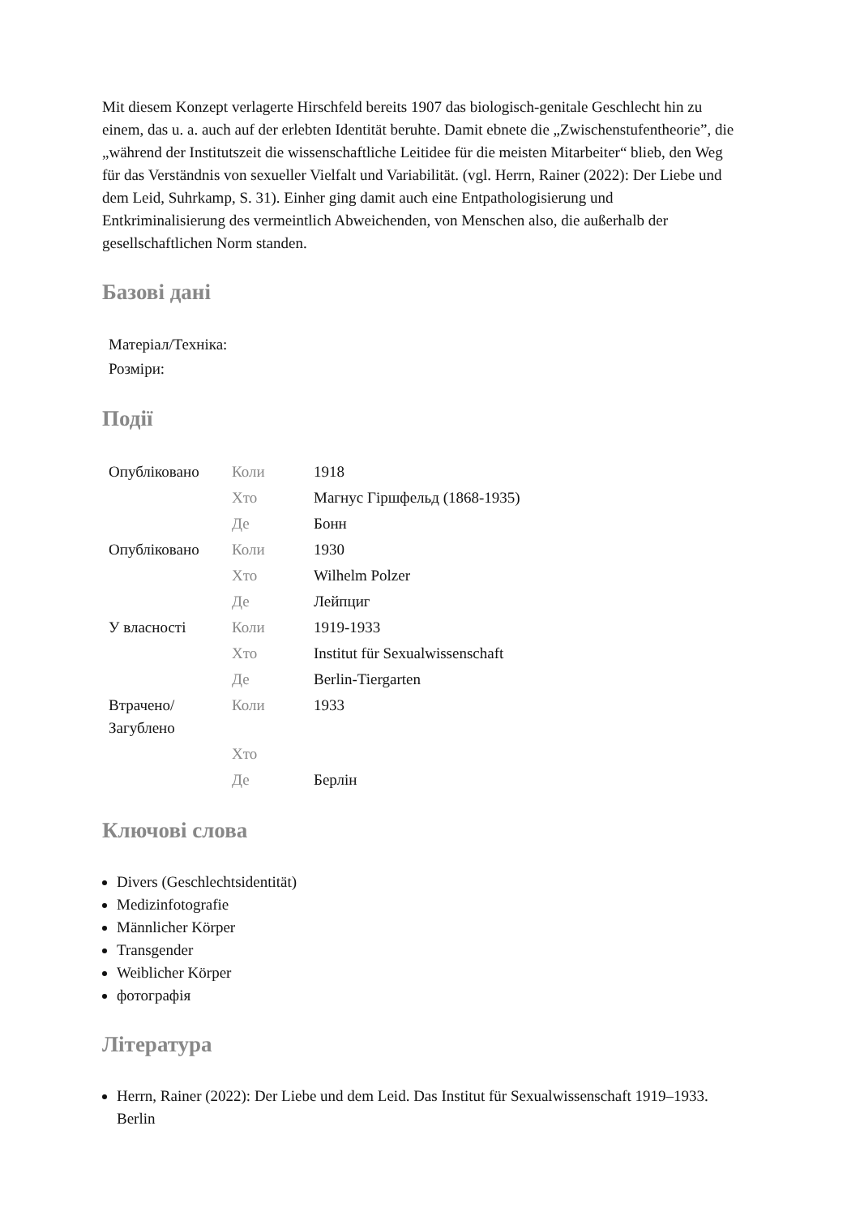Mit diesem Konzept verlagerte Hirschfeld bereits 1907 das biologisch-genitale Geschlecht hin zu einem, das u. a. auch auf der erlebten Identität beruhte. Damit ebnete die „Zwischenstufentheorie”, die „während der Institutszeit die wissenschaftliche Leitidee für die meisten Mitarbeiter“ blieb, den Weg für das Verständnis von sexueller Vielfalt und Variabilität. (vgl. Herrn, Rainer (2022): Der Liebe und dem Leid, Suhrkamp, S. 31). Einher ging damit auch eine Entpathologisierung und Entkriminalisierung des vermeintlich Abweichenden, von Menschen also, die außerhalb der gesellschaftlichen Norm standen.
Базові дані
| Матеріал/Техніка: |
| Розміри: |
Події
| Опубліковано | Коли | 1918 |
| | Хто | Магнус Гіршфельд (1868-1935) |
| | Де | Бонн |
| Опубліковано | Коли | 1930 |
| | Хто | Wilhelm Polzer |
| | Де | Лейпциг |
| У власності | Коли | 1919-1933 |
| | Хто | Institut für Sexualwissenschaft |
| | Де | Berlin-Tiergarten |
| Втрачено/ Загублено | Коли | 1933 |
| | Хто | |
| | Де | Берлін |
Ключові слова
Divers (Geschlechtsidentität)
Medizinfotografie
Männlicher Körper
Transgender
Weiblicher Körper
фотографія
Література
Herrn, Rainer (2022): Der Liebe und dem Leid. Das Institut für Sexualwissenschaft 1919–1933. Berlin